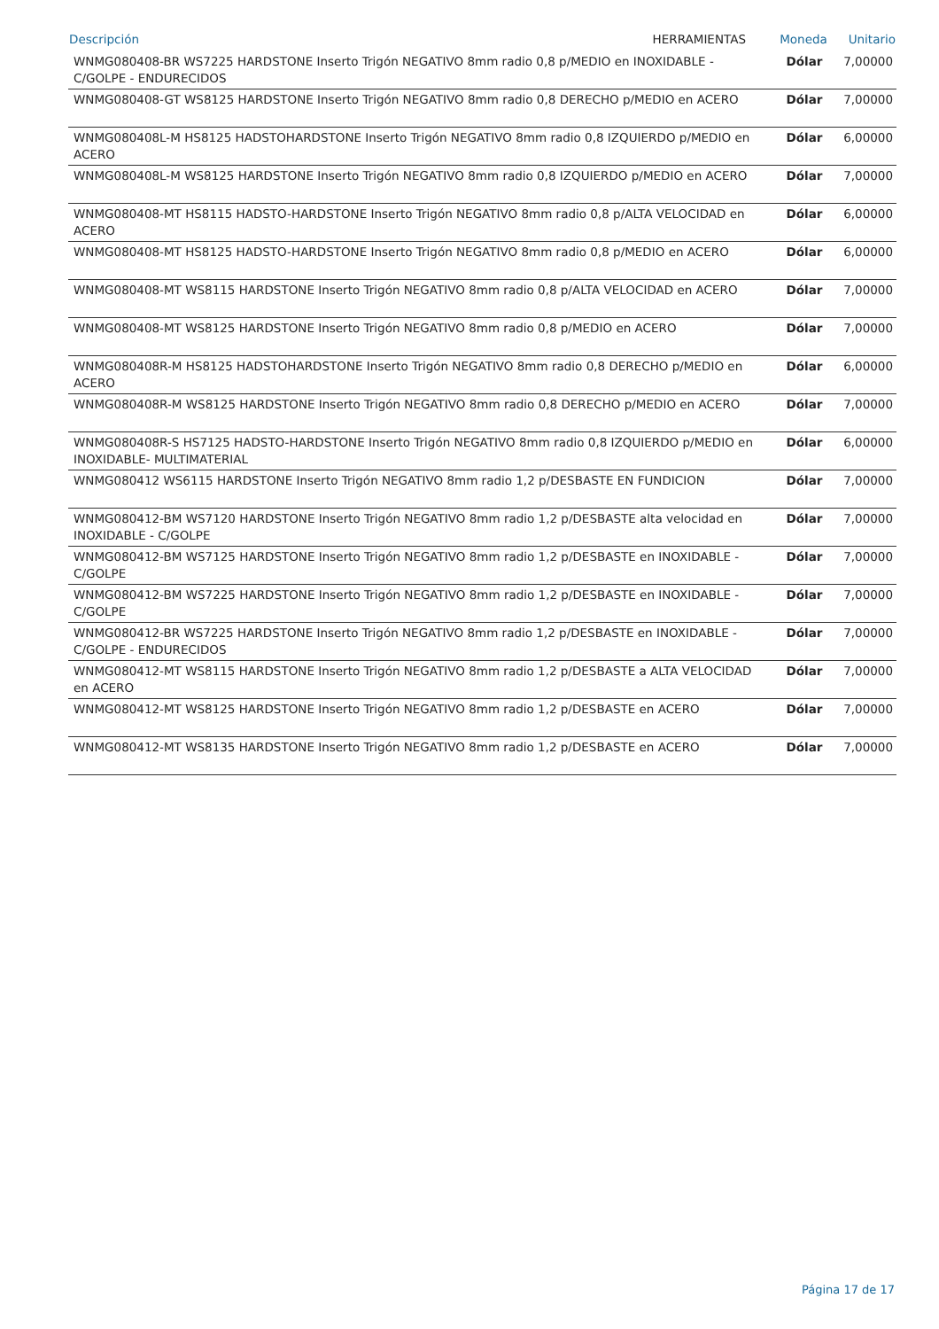| Descripción | HERRAMIENTAS | Moneda | Unitario |
| --- | --- | --- | --- |
| WNMG080408-BR WS7225 HARDSTONE Inserto Trigón NEGATIVO 8mm radio 0,8 p/MEDIO en INOXIDABLE - C/GOLPE - ENDURECIDOS | | Dólar | 7,00000 |
| WNMG080408-GT WS8125 HARDSTONE Inserto Trigón NEGATIVO 8mm radio 0,8 DERECHO p/MEDIO en ACERO | | Dólar | 7,00000 |
| WNMG080408L-M HS8125 HADSTOHARDSTONE Inserto Trigón NEGATIVO 8mm radio 0,8 IZQUIERDO p/MEDIO en ACERO | | Dólar | 6,00000 |
| WNMG080408L-M WS8125 HARDSTONE Inserto Trigón NEGATIVO 8mm radio 0,8 IZQUIERDO p/MEDIO en ACERO | | Dólar | 7,00000 |
| WNMG080408-MT HS8115 HADSTO-HARDSTONE Inserto Trigón NEGATIVO 8mm radio 0,8 p/ALTA VELOCIDAD en ACERO | | Dólar | 6,00000 |
| WNMG080408-MT HS8125 HADSTO-HARDSTONE Inserto Trigón NEGATIVO 8mm radio 0,8 p/MEDIO en ACERO | | Dólar | 6,00000 |
| WNMG080408-MT WS8115 HARDSTONE Inserto Trigón NEGATIVO 8mm radio 0,8 p/ALTA VELOCIDAD en ACERO | | Dólar | 7,00000 |
| WNMG080408-MT WS8125 HARDSTONE Inserto Trigón NEGATIVO 8mm radio 0,8 p/MEDIO en ACERO | | Dólar | 7,00000 |
| WNMG080408R-M HS8125 HADSTOHARDSTONE Inserto Trigón NEGATIVO 8mm radio 0,8 DERECHO p/MEDIO en ACERO | | Dólar | 6,00000 |
| WNMG080408R-M WS8125 HARDSTONE Inserto Trigón NEGATIVO 8mm radio 0,8 DERECHO p/MEDIO en ACERO | | Dólar | 7,00000 |
| WNMG080408R-S HS7125 HADSTO-HARDSTONE Inserto Trigón NEGATIVO 8mm radio 0,8 IZQUIERDO p/MEDIO en INOXIDABLE- MULTIMATERIAL | | Dólar | 6,00000 |
| WNMG080412 WS6115 HARDSTONE Inserto Trigón NEGATIVO 8mm radio 1,2 p/DESBASTE EN FUNDICION | | Dólar | 7,00000 |
| WNMG080412-BM WS7120 HARDSTONE Inserto Trigón NEGATIVO 8mm radio 1,2 p/DESBASTE alta velocidad en INOXIDABLE - C/GOLPE | | Dólar | 7,00000 |
| WNMG080412-BM WS7125 HARDSTONE Inserto Trigón NEGATIVO 8mm radio 1,2 p/DESBASTE en INOXIDABLE - C/GOLPE | | Dólar | 7,00000 |
| WNMG080412-BM WS7225 HARDSTONE Inserto Trigón NEGATIVO 8mm radio 1,2 p/DESBASTE en INOXIDABLE - C/GOLPE | | Dólar | 7,00000 |
| WNMG080412-BR WS7225 HARDSTONE Inserto Trigón NEGATIVO 8mm radio 1,2 p/DESBASTE en INOXIDABLE - C/GOLPE - ENDURECIDOS | | Dólar | 7,00000 |
| WNMG080412-MT WS8115 HARDSTONE Inserto Trigón NEGATIVO 8mm radio 1,2 p/DESBASTE a ALTA VELOCIDAD en ACERO | | Dólar | 7,00000 |
| WNMG080412-MT WS8125 HARDSTONE Inserto Trigón NEGATIVO 8mm radio 1,2 p/DESBASTE en ACERO | | Dólar | 7,00000 |
| WNMG080412-MT WS8135 HARDSTONE Inserto Trigón NEGATIVO 8mm radio 1,2 p/DESBASTE en ACERO | | Dólar | 7,00000 |
Página 17 de 17